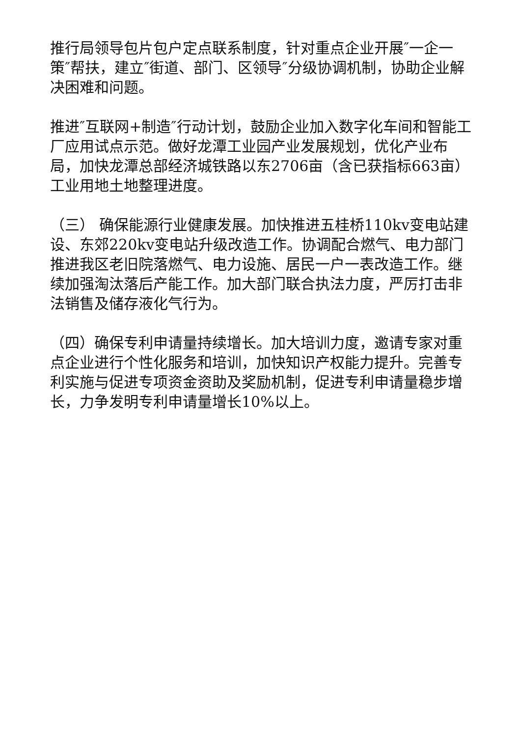推行局领导包片包户定点联系制度，针对重点企业开展″一企一策″帮扶，建立″街道、部门、区领导″分级协调机制，协助企业解决困难和问题。
推进″互联网+制造″行动计划，鼓励企业加入数字化车间和智能工厂应用试点示范。做好龙潭工业园产业发展规划，优化产业布局，加快龙潭总部经济城铁路以东2706亩（含已获指标663亩）工业用地土地整理进度。
（三） 确保能源行业健康发展。加快推进五桂桥110kv变电站建设、东郊220kv变电站升级改造工作。协调配合燃气、电力部门推进我区老旧院落燃气、电力设施、居民一户一表改造工作。继续加强淘汰落后产能工作。加大部门联合执法力度，严厉打击非法销售及储存液化气行为。
（四）确保专利申请量持续增长。加大培训力度，邀请专家对重点企业进行个性化服务和培训，加快知识产权能力提升。完善专利实施与促进专项资金资助及奖励机制，促进专利申请量稳步增长，力争发明专利申请量增长10%以上。